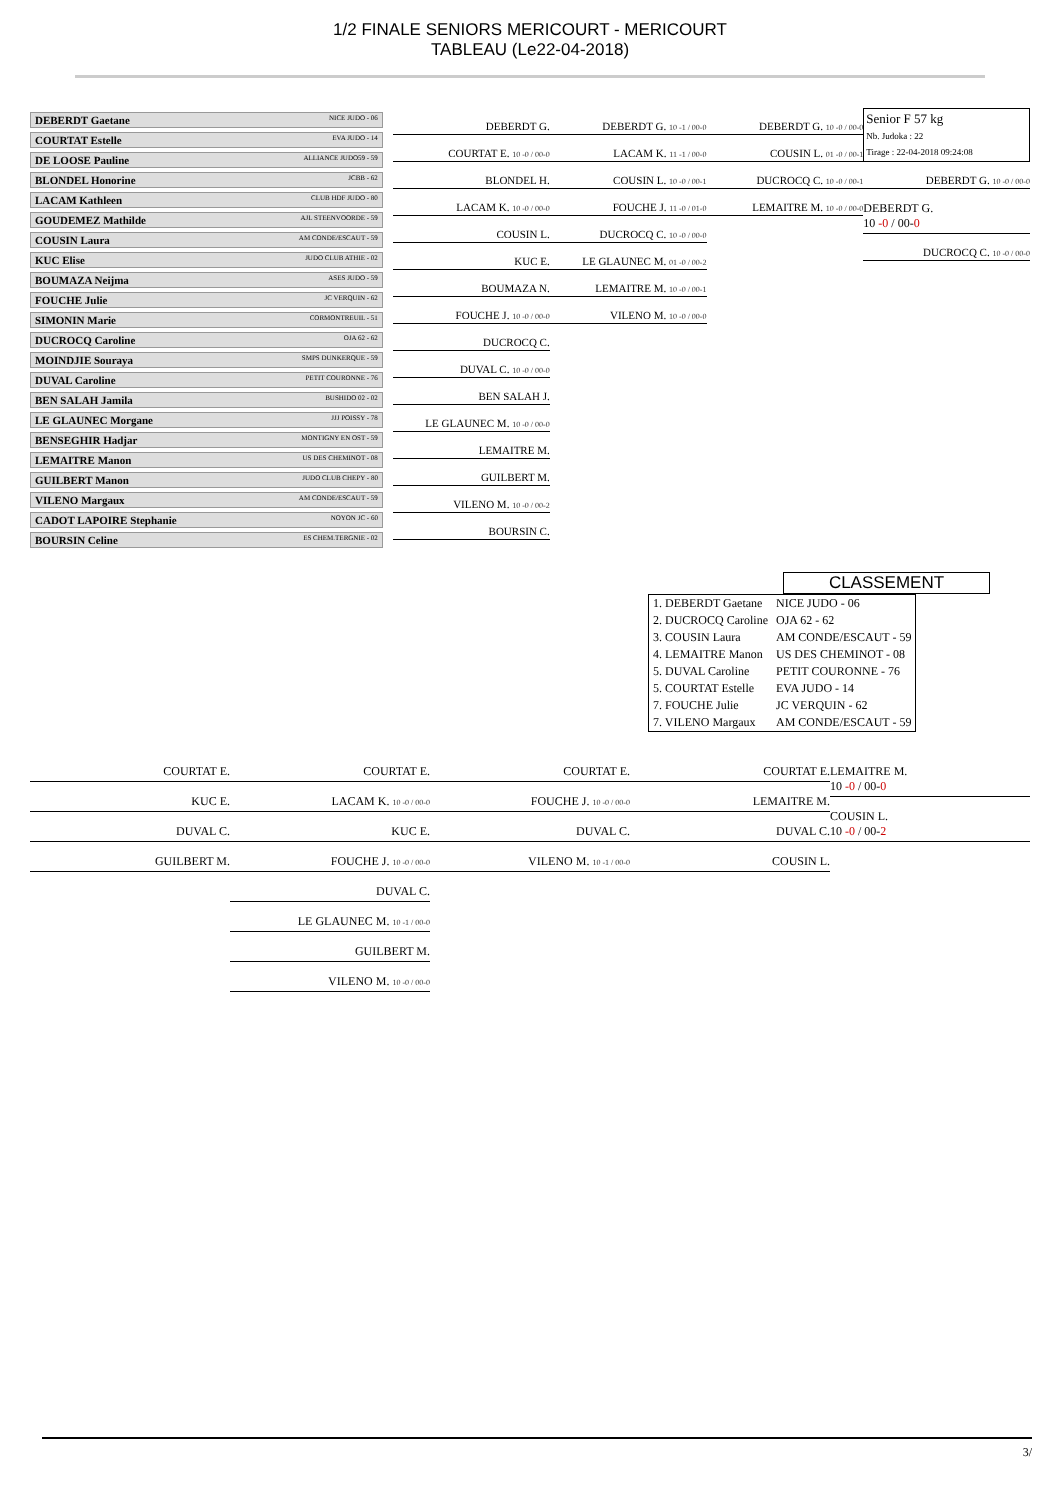1/2 FINALE SENIORS MERICOURT - MERICOURT
TABLEAU (Le22-04-2018)
DEBERDT Gaetane NICE JUDO - 06
COURTAT Estelle EVA JUDO - 14
DE LOOSE Pauline ALLIANCE JUDO59 - 59
BLONDEL Honorine JCBB - 62
LACAM Kathleen CLUB HDF JUDO - 80
GOUDEMEZ Mathilde AJL STEENVOORDE - 59
COUSIN Laura AM CONDE/ESCAUT - 59
KUC Elise JUDO CLUB ATHIE - 02
BOUMAZA Neijma ASES JUDO - 59
FOUCHE Julie JC VERQUIN - 62
SIMONIN Marie CORMONTREUIL - 51
DUCROCQ Caroline OJA 62 - 62
MOINDJIE Souraya SMPS DUNKERQUE - 59
DUVAL Caroline PETIT COURONNE - 76
BEN SALAH Jamila BUSHIDO 02 - 02
LE GLAUNEC Morgane JJJ POISSY - 78
BENSEGHIR Hadjar MONTIGNY EN OST - 59
LEMAITRE Manon US DES CHEMINOT - 08
GUILBERT Manon JUDO CLUB CHEPY - 80
VILENO Margaux AM CONDE/ESCAUT - 59
CADOT LAPOIRE Stephanie NOYON JC - 60
BOURSIN Celine ES CHEM.TERGNIE - 02
DEBERDT G.
COURTAT E. 10 -0 / 00-0
BLONDEL H.
LACAM K. 10 -0 / 00-0
COUSIN L.
KUC E.
BOUMAZA N.
FOUCHE J. 10 -0 / 00-0
DUCROCQ C.
DUVAL C. 10 -0 / 00-0
BEN SALAH J.
LE GLAUNEC M. 10 -0 / 00-0
LEMAITRE M.
GUILBERT M.
VILENO M. 10 -0 / 00-2
BOURSIN C.
DEBERDT G. 10 -1 / 00-0
LACAM K. 11 -1 / 00-0
COUSIN L. 10 -0 / 00-1
FOUCHE J. 11 -0 / 01-0
DUCROCQ C. 10 -0 / 00-0
LE GLAUNEC M. 01 -0 / 00-2
LEMAITRE M. 10 -0 / 00-1
VILENO M. 10 -0 / 00-0
DEBERDT G. 10 -0 / 00-0
COUSIN L. 01 -0 / 00-1
DUCROCQ C. 10 -0 / 00-1
LEMAITRE M. 10 -0 / 00-0
Senior F 57 kg
Nb. Judoka : 22
Tirage : 22-04-2018 09:24:08
DEBERDT G. 10 -0 / 00-0
DEBERDT G.
10 -0 / 00-0
DUCROCQ C. 10 -0 / 00-0
CLASSEMENT
| 1. DEBERDT Gaetane | NICE JUDO - 06 |
| 2. DUCROCQ Caroline | OJA 62 - 62 |
| 3. COUSIN Laura | AM CONDE/ESCAUT - 59 |
| 4. LEMAITRE Manon | US DES CHEMINOT - 08 |
| 5. DUVAL Caroline | PETIT COURONNE - 76 |
| 5. COURTAT Estelle | EVA JUDO - 14 |
| 7. FOUCHE Julie | JC VERQUIN - 62 |
| 7. VILENO Margaux | AM CONDE/ESCAUT - 59 |
COURTAT E.
KUC E.
DUVAL C.
GUILBERT M.
COURTAT E.
LACAM K. 10 -0 / 00-0
KUC E.
FOUCHE J. 10 -0 / 00-0
DUVAL C.
LE GLAUNEC M. 10 -1 / 00-0
GUILBERT M.
VILENO M. 10 -0 / 00-0
COURTAT E.
FOUCHE J. 10 -0 / 00-0
DUVAL C.
VILENO M. 10 -1 / 00-0
COURTAT E.
LEMAITRE M.
DUVAL C.
COUSIN L.
LEMAITRE M.
10 -0 / 00-0
COUSIN L.
10 -0 / 00-2
3/